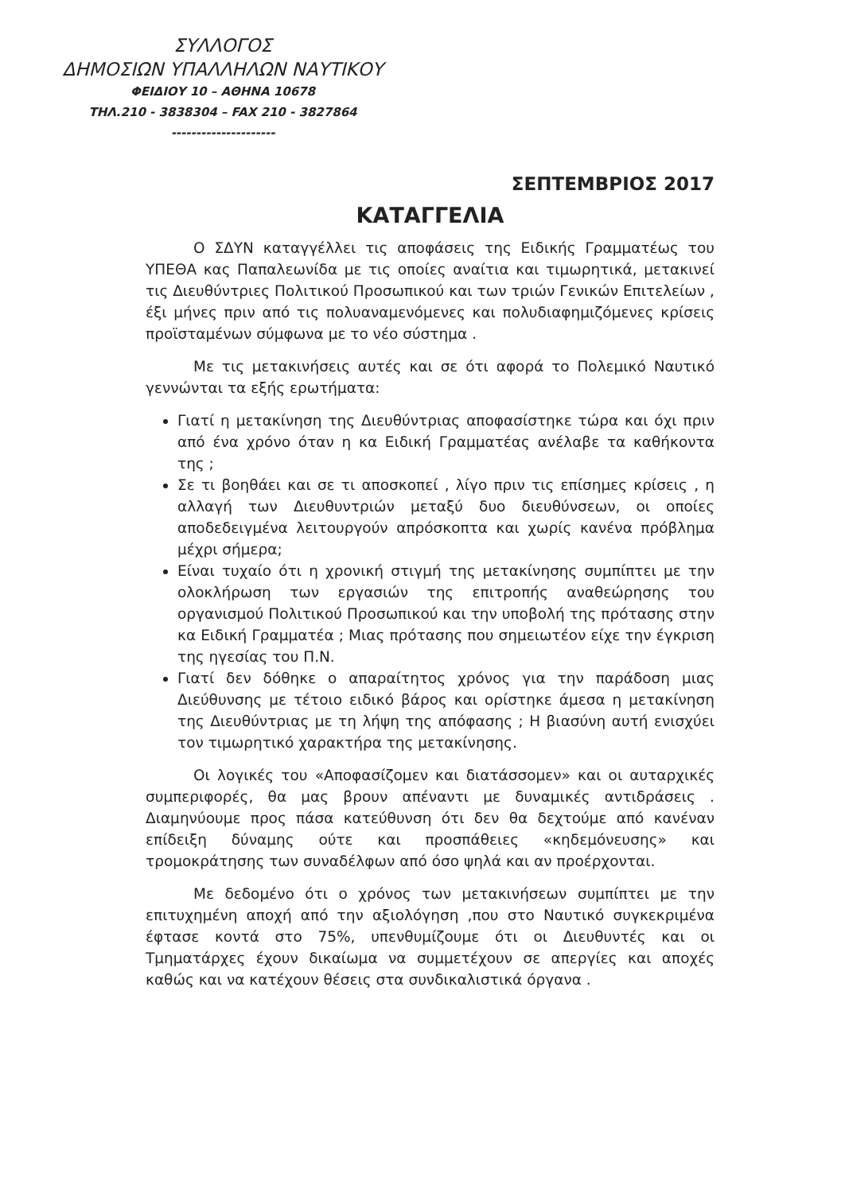ΣΥΛΛΟΓΟΣ
ΔΗΜΟΣΙΩΝ ΥΠΑΛΛΗΛΩΝ ΝΑΥΤΙΚΟΥ
ΦΕΙΔΙΟΥ 10 – ΑΘΗΝΑ 10678
ΤΗΛ.210 - 3838304 – FAX 210 - 3827864
---------------------
ΣΕΠΤΕΜΒΡΙΟΣ 2017
ΚΑΤΑΓΓΕΛΙΑ
Ο ΣΔΥΝ καταγγέλλει τις αποφάσεις της Ειδικής Γραμματέως του ΥΠΕΘΑ κας Παπαλεωνίδα με τις οποίες αναίτια και τιμωρητικά, μετακινεί τις Διευθύντριες Πολιτικού Προσωπικού και των τριών Γενικών Επιτελείων , έξι μήνες πριν από τις πολυαναμενόμενες και πολυδιαφημιζόμενες κρίσεις προϊσταμένων σύμφωνα με το νέο σύστημα .
Με τις μετακινήσεις αυτές και σε ότι αφορά το Πολεμικό Ναυτικό γεννώνται τα εξής ερωτήματα:
Γιατί η μετακίνηση της Διευθύντριας αποφασίστηκε τώρα και όχι πριν από ένα χρόνο όταν η κα Ειδική Γραμματέας ανέλαβε τα καθήκοντα της ;
Σε τι βοηθάει και σε τι αποσκοπεί , λίγο πριν τις επίσημες κρίσεις , η αλλαγή των Διευθυντριών μεταξύ δυο διευθύνσεων, οι οποίες αποδεδειγμένα λειτουργούν απρόσκοπτα και χωρίς κανένα πρόβλημα μέχρι σήμερα;
Είναι τυχαίο ότι η χρονική στιγμή της μετακίνησης συμπίπτει με την ολοκλήρωση των εργασιών της επιτροπής αναθεώρησης του οργανισμού Πολιτικού Προσωπικού και την υποβολή της πρότασης στην κα Ειδική Γραμματέα ; Μιας πρότασης που σημειωτέον είχε την έγκριση της ηγεσίας του Π.Ν.
Γιατί δεν δόθηκε ο απαραίτητος χρόνος για την παράδοση μιας Διεύθυνσης με τέτοιο ειδικό βάρος και ορίστηκε άμεσα η μετακίνηση της Διευθύντριας με τη λήψη της απόφασης ; Η βιασύνη αυτή ενισχύει τον τιμωρητικό χαρακτήρα της μετακίνησης.
Οι λογικές του «Αποφασίζομεν και διατάσσομεν» και οι αυταρχικές συμπεριφορές, θα μας βρουν απέναντι με δυναμικές αντιδράσεις . Διαμηνύουμε προς πάσα κατεύθυνση ότι δεν θα δεχτούμε από κανέναν επίδειξη δύναμης ούτε και προσπάθειες «κηδεμόνευσης» και τρομοκράτησης των συναδέλφων από όσο ψηλά και αν προέρχονται.
Με δεδομένο ότι ο χρόνος των μετακινήσεων συμπίπτει με την επιτυχημένη αποχή από την αξιολόγηση ,που στο Ναυτικό συγκεκριμένα έφτασε κοντά στο 75%, υπενθυμίζουμε ότι οι Διευθυντές και οι Τμηματάρχες έχουν δικαίωμα να συμμετέχουν σε απεργίες και αποχές καθώς και να κατέχουν θέσεις στα συνδικαλιστικά όργανα .